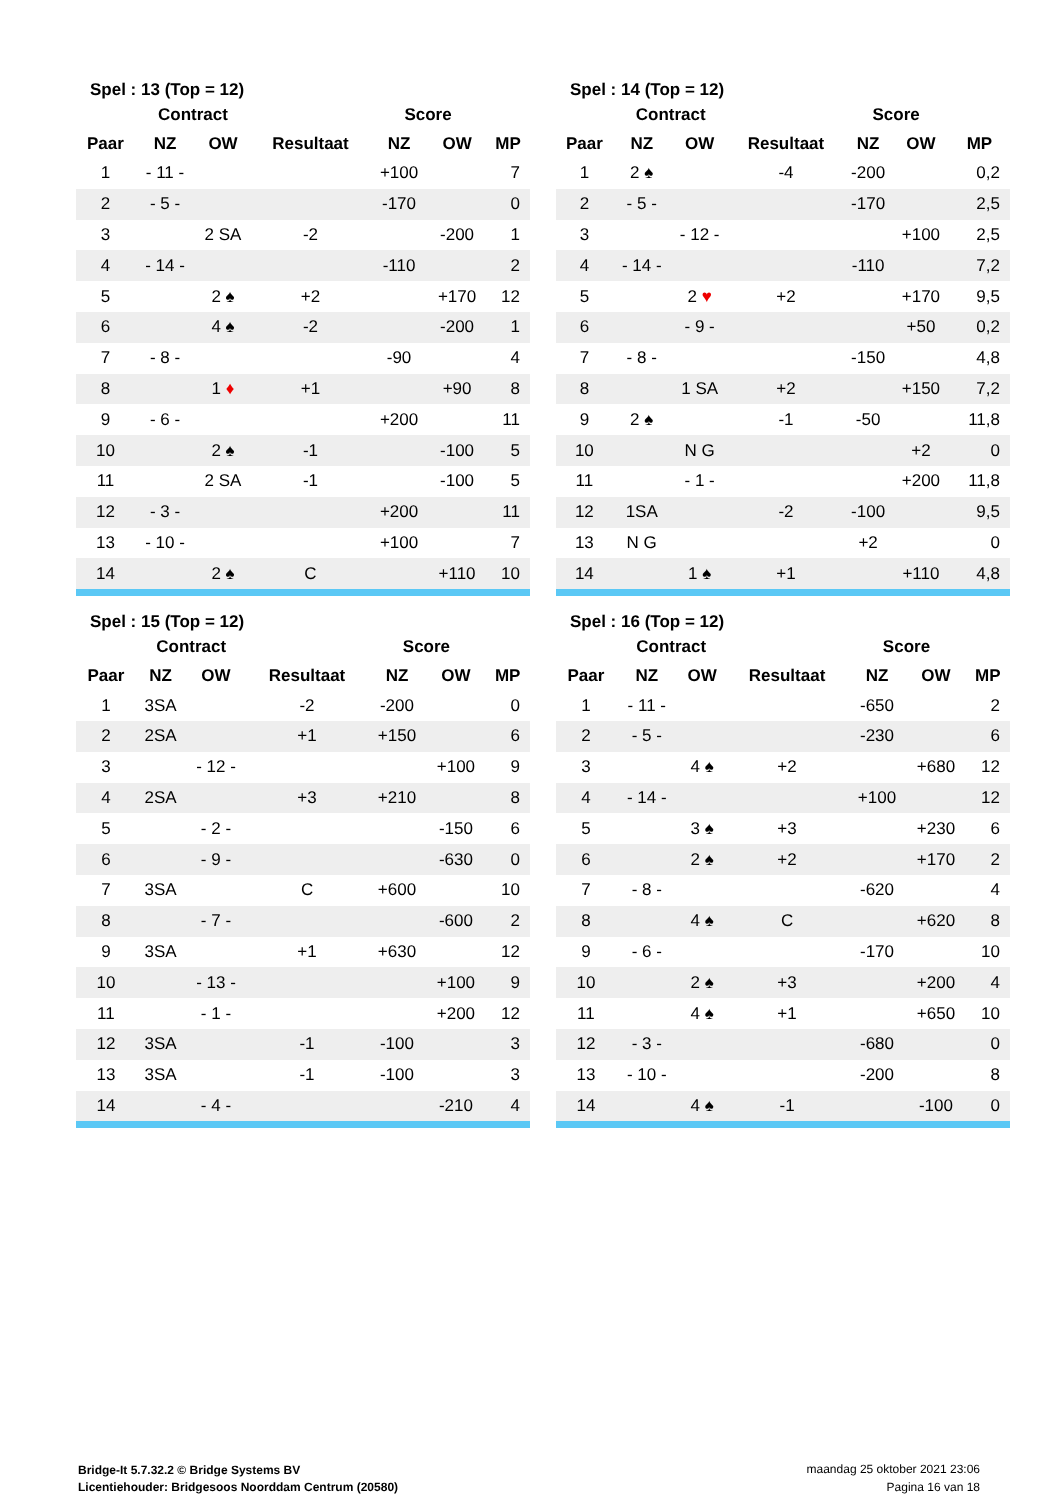Spel : 13 (Top = 12)
| | Contract | | | Score | | |
| --- | --- | --- | --- | --- | --- | --- |
| Paar | NZ | OW | Resultaat | NZ | OW | MP |
| 1 | - 11 - | | | +100 | | 7 |
| 2 | - 5 - | | | -170 | | 0 |
| 3 | | 2 SA | -2 | | -200 | 1 |
| 4 | - 14 - | | | -110 | | 2 |
| 5 | | 2 ♠ | +2 | | +170 | 12 |
| 6 | | 4 ♠ | -2 | | -200 | 1 |
| 7 | - 8 - | | | -90 | | 4 |
| 8 | | 1 ♦ | +1 | | +90 | 8 |
| 9 | - 6 - | | | +200 | | 11 |
| 10 | | 2 ♠ | -1 | | -100 | 5 |
| 11 | | 2 SA | -1 | | -100 | 5 |
| 12 | - 3 - | | | +200 | | 11 |
| 13 | - 10 - | | | +100 | | 7 |
| 14 | | 2 ♠ | C | | +110 | 10 |
Spel : 14 (Top = 12)
| | Contract | | | Score | | |
| --- | --- | --- | --- | --- | --- | --- |
| Paar | NZ | OW | Resultaat | NZ | OW | MP |
| 1 | 2 ♠ | | -4 | -200 | | 0,2 |
| 2 | - 5 - | | | -170 | | 2,5 |
| 3 | | - 12 - | | | +100 | 2,5 |
| 4 | - 14 - | | | -110 | | 7,2 |
| 5 | | 2 ♥ | +2 | | +170 | 9,5 |
| 6 | | - 9 - | | | +50 | 0,2 |
| 7 | - 8 - | | | -150 | | 4,8 |
| 8 | | 1 SA | +2 | | +150 | 7,2 |
| 9 | 2 ♠ | | -1 | -50 | | 11,8 |
| 10 | | N G | | | +2 | 0 |
| 11 | | - 1 - | | | +200 | 11,8 |
| 12 | 1SA | | -2 | -100 | | 9,5 |
| 13 | N G | | | +2 | | 0 |
| 14 | | 1 ♠ | +1 | | +110 | 4,8 |
Spel : 15 (Top = 12)
| | Contract | | | Score | | |
| --- | --- | --- | --- | --- | --- | --- |
| Paar | NZ | OW | Resultaat | NZ | OW | MP |
| 1 | 3SA | | -2 | -200 | | 0 |
| 2 | 2SA | | +1 | +150 | | 6 |
| 3 | | - 12 - | | | +100 | 9 |
| 4 | 2SA | | +3 | +210 | | 8 |
| 5 | | - 2 - | | | -150 | 6 |
| 6 | | - 9 - | | | -630 | 0 |
| 7 | 3SA | | C | +600 | | 10 |
| 8 | | - 7 - | | | -600 | 2 |
| 9 | 3SA | | +1 | +630 | | 12 |
| 10 | | - 13 - | | | +100 | 9 |
| 11 | | - 1 - | | | +200 | 12 |
| 12 | 3SA | | -1 | -100 | | 3 |
| 13 | 3SA | | -1 | -100 | | 3 |
| 14 | | - 4 - | | | -210 | 4 |
Spel : 16 (Top = 12)
| | Contract | | | Score | | |
| --- | --- | --- | --- | --- | --- | --- |
| Paar | NZ | OW | Resultaat | NZ | OW | MP |
| 1 | - 11 - | | | -650 | | 2 |
| 2 | - 5 - | | | -230 | | 6 |
| 3 | | 4 ♠ | +2 | | +680 | 12 |
| 4 | - 14 - | | | +100 | | 12 |
| 5 | | 3 ♠ | +3 | | +230 | 6 |
| 6 | | 2 ♠ | +2 | | +170 | 2 |
| 7 | - 8 - | | | -620 | | 4 |
| 8 | | 4 ♠ | C | | +620 | 8 |
| 9 | - 6 - | | | -170 | | 10 |
| 10 | | 2 ♠ | +3 | | +200 | 4 |
| 11 | | 4 ♠ | +1 | | +650 | 10 |
| 12 | - 3 - | | | -680 | | 0 |
| 13 | - 10 - | | | -200 | | 8 |
| 14 | | 4 ♠ | -1 | | -100 | 0 |
Bridge-It 5.7.32.2 © Bridge Systems BV
Licentiehouder: Bridgesoos Noorddam Centrum (20580)
maandag 25 oktober 2021 23:06
Pagina 16 van 18